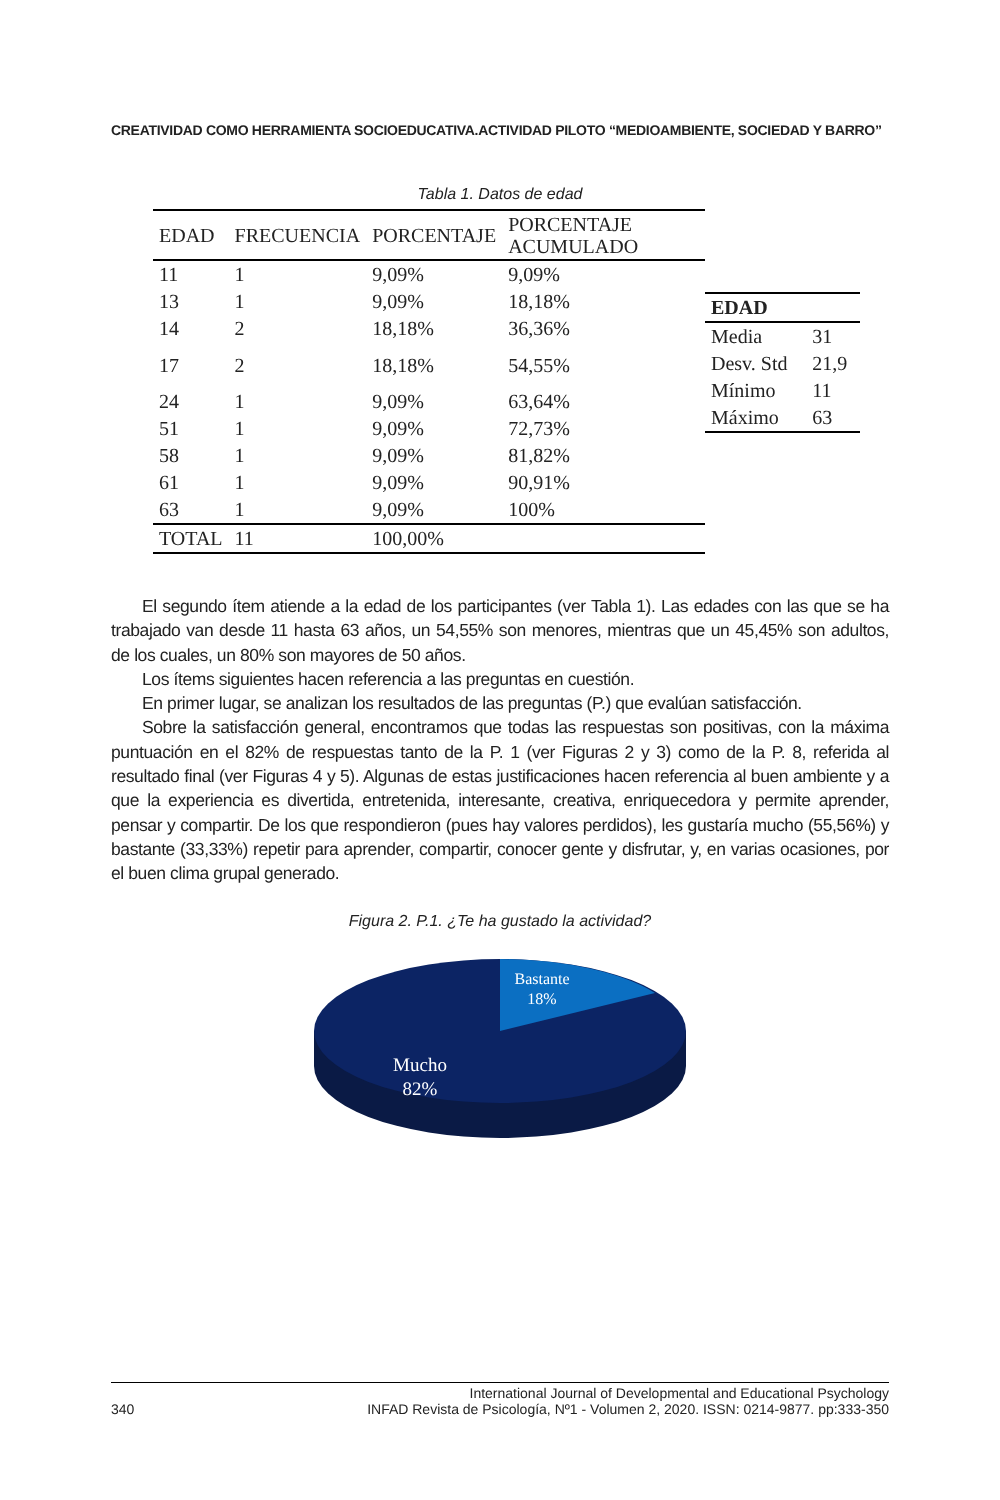CREATIVIDAD COMO HERRAMIENTA SOCIOEDUCATIVA.ACTIVIDAD PILOTO “MEDIOAMBIENTE, SOCIEDAD Y BARRO”
Tabla 1. Datos de edad
| EDAD | FRECUENCIA | PORCENTAJE | PORCENTAJE ACUMULADO |
| --- | --- | --- | --- |
| 11 | 1 | 9,09% | 9,09% |
| 13 | 1 | 9,09% | 18,18% |
| 14 | 2 | 18,18% | 36,36% |
| 17 | 2 | 18,18% | 54,55% |
| 24 | 1 | 9,09% | 63,64% |
| 51 | 1 | 9,09% | 72,73% |
| 58 | 1 | 9,09% | 81,82% |
| 61 | 1 | 9,09% | 90,91% |
| 63 | 1 | 9,09% | 100% |
| TOTAL | 11 | 100,00% | |
| EDAD | |
| --- | --- |
| Media | 31 |
| Desv. Std | 21,9 |
| Mínimo | 11 |
| Máximo | 63 |
El segundo ítem atiende a la edad de los participantes (ver Tabla 1). Las edades con las que se ha trabajado van desde 11 hasta 63 años, un 54,55% son menores, mientras que un 45,45% son adultos, de los cuales, un 80% son mayores de 50 años.
Los ítems siguientes hacen referencia a las preguntas en cuestión.
En primer lugar, se analizan los resultados de las preguntas (P.) que evalúan satisfacción.
Sobre la satisfacción general, encontramos que todas las respuestas son positivas, con la máxima puntuación en el 82% de respuestas tanto de la P. 1 (ver Figuras 2 y 3) como de la P. 8, referida al resultado final (ver Figuras 4 y 5). Algunas de estas justificaciones hacen referencia al buen ambiente y a que la experiencia es divertida, entretenida, interesante, creativa, enriquecedora y permite aprender, pensar y compartir. De los que respondieron (pues hay valores perdidos), les gustaría mucho (55,56%) y bastante (33,33%) repetir para aprender, compartir, conocer gente y disfrutar, y, en varias ocasiones, por el buen clima grupal generado.
Figura 2. P.1. ¿Te ha gustado la actividad?
Bastante
18%
Mucho
82%
340
International Journal of Developmental and Educational Psychology
INFAD Revista de Psicología, Nº1 - Volumen 2, 2020. ISSN: 0214-9877. pp:333-350